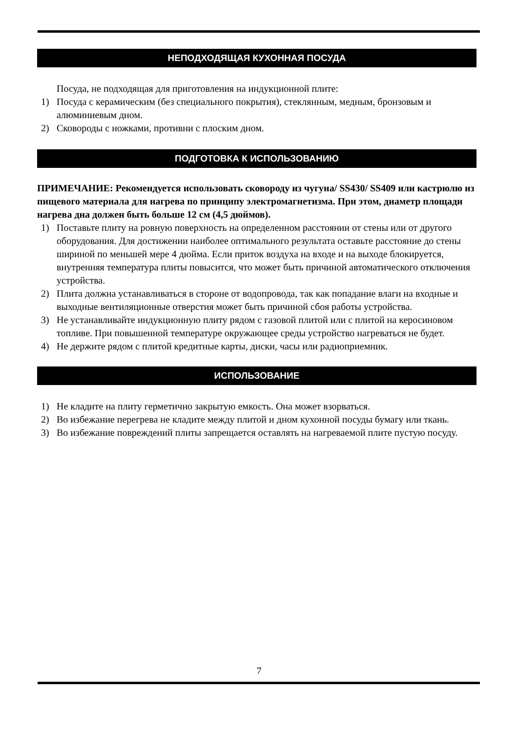НЕПОДХОДЯЩАЯ КУХОННАЯ ПОСУДА
Посуда, не подходящая для приготовления на индукционной плите:
1) Посуда с керамическим (без специального покрытия), стеклянным, медным, бронзовым и алюминиевым дном.
2) Сковороды с ножками, противни с плоским дном.
ПОДГОТОВКА К ИСПОЛЬЗОВАНИЮ
ПРИМЕЧАНИЕ: Рекомендуется использовать сковороду из чугуна/ SS430/ SS409 или кастрюлю из пищевого материала для нагрева по принципу электромагнетизма. При этом, диаметр площади нагрева дна должен быть больше 12 см (4,5 дюймов).
1) Поставьте плиту на ровную поверхность на определенном расстоянии от стены или от другого оборудования. Для достижении наиболее оптимального результата оставьте расстояние до стены шириной по меньшей мере 4 дюйма. Если приток воздуха на входе и на выходе блокируется, внутренняя температура плиты повысится, что может быть причиной автоматического отключения устройства.
2) Плита должна устанавливаться в стороне от водопровода, так как попадание влаги на входные и выходные вентиляционные отверстия может быть причиной сбоя работы устройства.
3) Не устанавливайте индукционную плиту рядом с газовой плитой или с плитой на керосиновом топливе. При повышенной температуре окружающее среды устройство нагреваться не будет.
4) Не держите рядом с плитой кредитные карты, диски, часы или радиоприемник.
ИСПОЛЬЗОВАНИЕ
1) Не кладите на плиту герметично закрытую емкость. Она может взорваться.
2) Во избежание перегрева не кладите между плитой и дном кухонной посуды бумагу или ткань.
3) Во избежание повреждений плиты запрещается оставлять на нагреваемой плите пустую посуду.
7